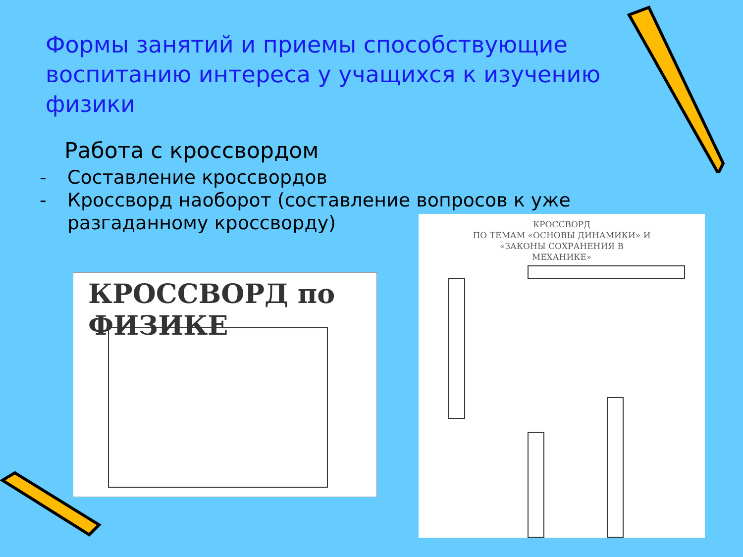Формы занятий и приемы способствующие воспитанию интереса у учащихся к изучению физики
Работа с кроссвордом
- Составление кроссвордов
- Кроссворд наоборот (составление вопросов к уже разгаданному кроссворду)
КРОССВОРД по ФИЗИКЕ
КРОССВОРД
ПО ТЕМАМ «ОСНОВЫ ДИНАМИКИ» И
«ЗАКОНЫ СОХРАНЕНИЯ В
МЕХАНИКЕ»